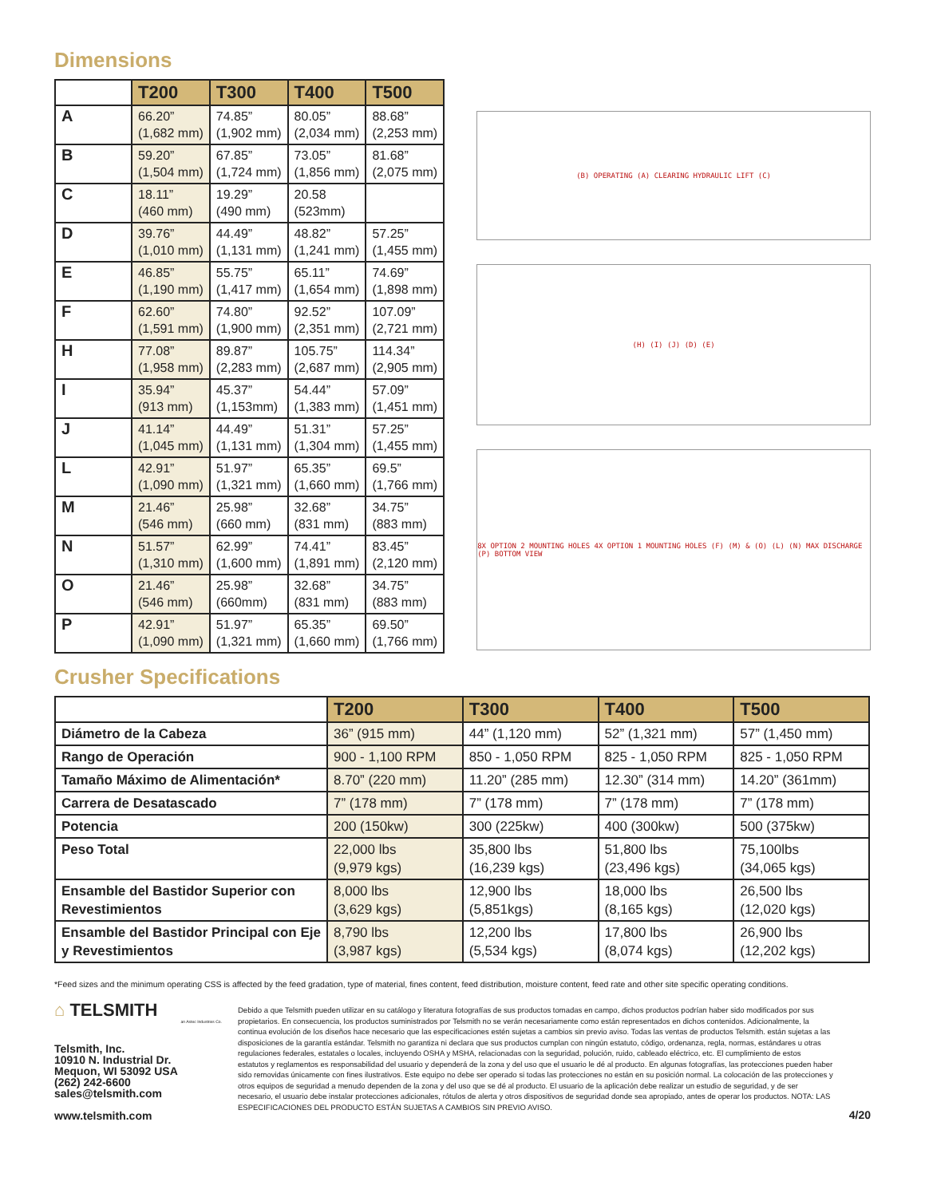Dimensions
| | T200 | T300 | T400 | T500 |
| --- | --- | --- | --- | --- |
| A | 66.20” (1,682 mm) | 74.85” (1,902 mm) | 80.05” (2,034 mm) | 88.68” (2,253 mm) |
| B | 59.20” (1,504 mm) | 67.85” (1,724 mm) | 73.05” (1,856 mm) | 81.68” (2,075 mm) |
| C | 18.11” (460 mm) | 19.29” (490 mm) | 20.58 (523mm) | |
| D | 39.76” (1,010 mm) | 44.49” (1,131 mm) | 48.82” (1,241 mm) | 57.25” (1,455 mm) |
| E | 46.85” (1,190 mm) | 55.75” (1,417 mm) | 65.11” (1,654 mm) | 74.69” (1,898 mm) |
| F | 62.60” (1,591 mm) | 74.80” (1,900 mm) | 92.52” (2,351 mm) | 107.09” (2,721 mm) |
| H | 77.08” (1,958 mm) | 89.87” (2,283 mm) | 105.75” (2,687 mm) | 114.34” (2,905 mm) |
| I | 35.94” (913 mm) | 45.37” (1,153mm) | 54.44” (1,383 mm) | 57.09” (1,451 mm) |
| J | 41.14” (1,045 mm) | 44.49” (1,131 mm) | 51.31” (1,304 mm) | 57.25” (1,455 mm) |
| L | 42.91” (1,090 mm) | 51.97” (1,321 mm) | 65.35” (1,660 mm) | 69.5” (1,766 mm) |
| M | 21.46” (546 mm) | 25.98” (660 mm) | 32.68” (831 mm) | 34.75” (883 mm) |
| N | 51.57” (1,310 mm) | 62.99” (1,600 mm) | 74.41” (1,891 mm) | 83.45” (2,120 mm) |
| O | 21.46” (546 mm) | 25.98” (660mm) | 32.68” (831 mm) | 34.75” (883 mm) |
| P | 42.91” (1,090 mm) | 51.97” (1,321 mm) | 65.35” (1,660 mm) | 69.50” (1,766 mm) |
(B) OPERATING (A) CLEARING HYDRAULIC LIFT (C)
(H) (I) (J) (D) (E)
8X OPTION 2 MOUNTING HOLES 4X OPTION 1 MOUNTING HOLES (F) (M) & (O) (L) (N) MAX DISCHARGE (P) BOTTOM VIEW
Crusher Specifications
| | T200 | T300 | T400 | T500 |
| --- | --- | --- | --- | --- |
| Diámetro de la Cabeza | 36” (915 mm) | 44” (1,120 mm) | 52” (1,321 mm) | 57” (1,450 mm) |
| Rango de Operación | 900 - 1,100 RPM | 850 - 1,050 RPM | 825 - 1,050 RPM | 825 - 1,050 RPM |
| Tamaño Máximo de Alimentación* | 8.70” (220 mm) | 11.20” (285 mm) | 12.30” (314 mm) | 14.20” (361mm) |
| Carrera de Desatascado | 7” (178 mm) | 7” (178 mm) | 7” (178 mm) | 7” (178 mm) |
| Potencia | 200 (150kw) | 300 (225kw) | 400 (300kw) | 500 (375kw) |
| Peso Total | 22,000 lbs (9,979 kgs) | 35,800 lbs (16,239 kgs) | 51,800 lbs (23,496 kgs) | 75,100lbs (34,065 kgs) |
| Ensamble del Bastidor Superior con Revestimientos | 8,000 lbs (3,629 kgs) | 12,900 lbs (5,851kgs) | 18,000 lbs (8,165 kgs) | 26,500 lbs (12,020 kgs) |
| Ensamble del Bastidor Principal con Eje y Revestimientos | 8,790 lbs (3,987 kgs) | 12,200 lbs (5,534 kgs) | 17,800 lbs (8,074 kgs) | 26,900 lbs (12,202 kgs) |
*Feed sizes and the minimum operating CSS is affected by the feed gradation, type of material, fines content, feed distribution, moisture content, feed rate and other site specific operating conditions.
⌂ TELSMITH
an Astec Industries Co.
Telsmith, Inc.
10910 N. Industrial Dr.
Mequon, WI 53092 USA
(262) 242-6600
sales@telsmith.com
www.telsmith.com
Debido a que Telsmith pueden utilizar en su catálogo y literatura fotografías de sus productos tomadas en campo, dichos productos podrían haber sido modificados por sus propietarios. En consecuencia, los productos suministrados por Telsmith no se verán necesariamente como están representados en dichos contenidos. Adicionalmente, la continua evolución de los diseños hace necesario que las especificaciones estén sujetas a cambios sin previo aviso. Todas las ventas de productos Telsmith. están sujetas a las disposiciones de la garantía estándar. Telsmith no garantiza ni declara que sus productos cumplan con ningún estatuto, código, ordenanza, regla, normas, estándares u otras regulaciones federales, estatales o locales, incluyendo OSHA y MSHA, relacionadas con la seguridad, polución, ruido, cableado eléctrico, etc. El cumplimiento de estos estatutos y reglamentos es responsabilidad del usuario y dependerá de la zona y del uso que el usuario le dé al producto. En algunas fotografías, las protecciones pueden haber sido removidas únicamente con fines ilustrativos. Este equipo no debe ser operado si todas las protecciones no están en su posición normal. La colocación de las protecciones y otros equipos de seguridad a menudo dependen de la zona y del uso que se dé al producto. El usuario de la aplicación debe realizar un estudio de seguridad, y de ser necesario, el usuario debe instalar protecciones adicionales, rótulos de alerta y otros dispositivos de seguridad donde sea apropiado, antes de operar los productos. NOTA: LAS ESPECIFICACIONES DEL PRODUCTO ESTÁN SUJETAS A CAMBIOS SIN PREVIO AVISO.
4/20